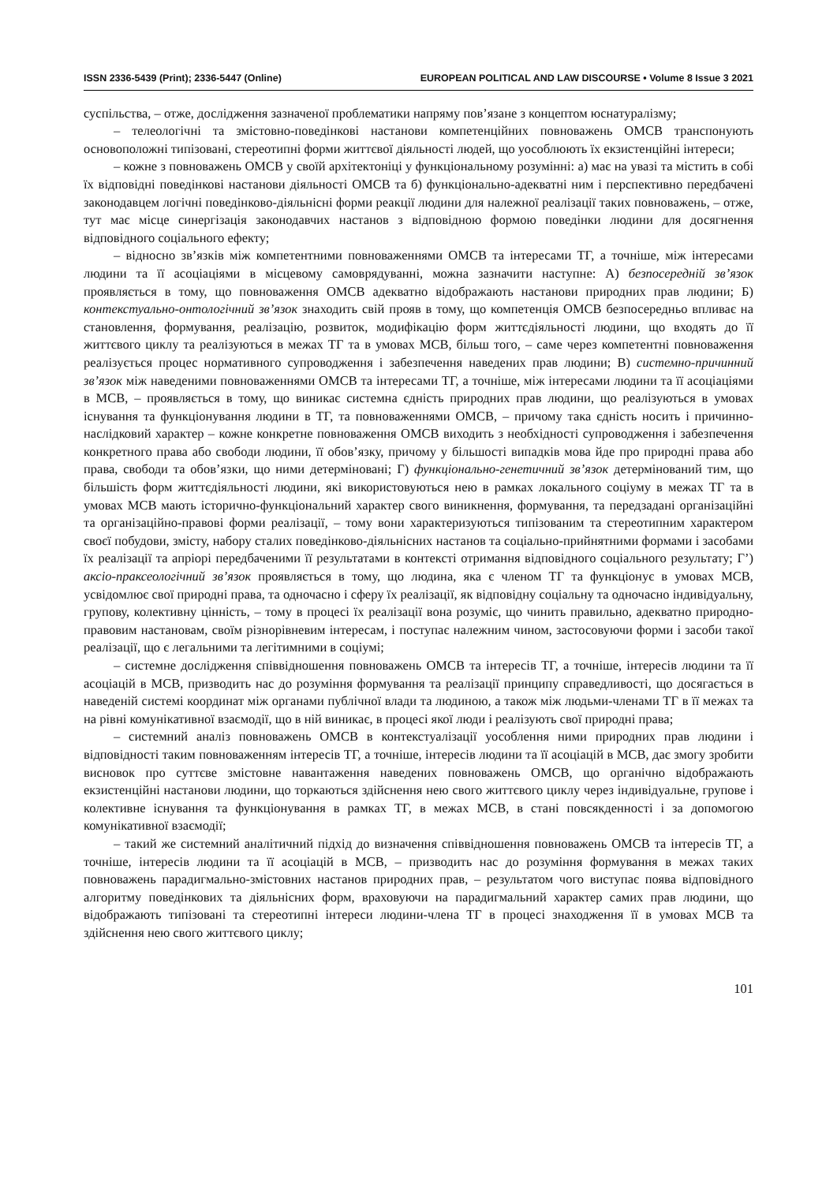ISSN 2336-5439 (Print); 2336-5447 (Online) EUROPEAN POLITICAL AND LAW DISCOURSE • Volume 8 Issue 3 2021
суспільства, – отже, дослідження зазначеної проблематики напряму пов’язане з концептом юснатуралізму;
– телеологічні та змістовно-поведінкові настанови компетенційних повноважень ОМСВ транспонують основоположні типізовані, стереотипні форми життєвої діяльності людей, що уособлюють їх екзистенційні інтереси;
– кожне з повноважень ОМСВ у своїй архітектоніці у функціональному розумінні: а) має на увазі та містить в собі їх відповідні поведінкові настанови діяльності ОМСВ та б) функціонально-адекватні ним і перспективно передбачені законодавцем логічні поведінково-діяльнісні форми реакції людини для належної реалізації таких повноважень, – отже, тут має місце синергізація законодавчих настанов з відповідною формою поведінки людини для досягнення відповідного соціального ефекту;
– відносно зв’язків між компетентними повноваженнями ОМСВ та інтересами ТГ, а точніше, між інтересами людини та її асоціаціями в місцевому самоврядуванні, можна зазначити наступне: А) безпосередній зв’язок проявляється в тому, що повноваження ОМСВ адекватно відображають настанови природних прав людини; Б) контекстуально-онтологічний зв’язок знаходить свій прояв в тому, що компетенція ОМСВ безпосередньо впливає на становлення, формування, реалізацію, розвиток, модифікацію форм життєдіяльності людини, що входять до її життєвого циклу та реалізуються в межах ТГ та в умовах МСВ, більш того, – саме через компетентні повноваження реалізується процес нормативного супроводження і забезпечення наведених прав людини; В) системно-причинний зв’язок між наведеними повноваженнями ОМСВ та інтересами ТГ, а точніше, між інтересами людини та її асоціаціями в МСВ, – проявляється в тому, що виникає системна єдність природних прав людини, що реалізуються в умовах існування та функціонування людини в ТГ, та повноваженнями ОМСВ, – причому така єдність носить і причинно-наслідковий характер – кожне конкретне повноваження ОМСВ виходить з необхідності супроводження і забезпечення конкретного права або свободи людини, її обов’язку, причому у більшості випадків мова йде про природні права або права, свободи та обов’язки, що ними детерміновані; Г) функціонально-генетичний зв’язок детермінований тим, що більшість форм життєдіяльності людини, які використовуються нею в рамках локального соціуму в межах ТГ та в умовах МСВ мають історично-функціональний характер свого виникнення, формування, та передзадані організаційні та організаційно-правові форми реалізації, – тому вони характеризуються типізованим та стереотипним характером своєї побудови, змісту, набору сталих поведінково-діяльнісних настанов та соціально-прийнятними формами і засобами їх реалізації та апріорі передбаченими її результатами в контексті отримання відповідного соціального результату; Г’) аксіо-праксеологічний зв’язок проявляється в тому, що людина, яка є членом ТГ та функціонує в умовах МСВ, усвідомлює свої природні права, та одночасно і сферу їх реалізації, як відповідну соціальну та одночасно індивідуальну, групову, колективну цінність, – тому в процесі їх реалізації вона розуміє, що чинить правильно, адекватно природно-правовим настановам, своїм різнорівневим інтересам, і поступає належним чином, застосовуючи форми і засоби такої реалізації, що є легальними та легітимними в соціумі;
– системне дослідження співвідношення повноважень ОМСВ та інтересів ТГ, а точніше, інтересів людини та її асоціацій в МСВ, призводить нас до розуміння формування та реалізації принципу справедливості, що досягається в наведеній системі координат між органами публічної влади та людиною, а також між людьми-членами ТГ в її межах та на рівні комунікативної взаємодії, що в ній виникає, в процесі якої люди і реалізують свої природні права;
– системний аналіз повноважень ОМСВ в контекстуалізації уособлення ними природних прав людини і відповідності таким повноваженням інтересів ТГ, а точніше, інтересів людини та її асоціацій в МСВ, дає змогу зробити висновок про суттєве змістовне навантаження наведених повноважень ОМСВ, що органічно відображають екзистенційні настанови людини, що торкаються здійснення нею свого життєвого циклу через індивідуальне, групове і колективне існування та функціонування в рамках ТГ, в межах МСВ, в стані повсякденності і за допомогою комунікативної взаємодії;
– такий же системний аналітичний підхід до визначення співвідношення повноважень ОМСВ та інтересів ТГ, а точніше, інтересів людини та її асоціацій в МСВ, – призводить нас до розуміння формування в межах таких повноважень парадигмально-змістовних настанов природних прав, – результатом чого виступає поява відповідного алгоритму поведінкових та діяльнісних форм, враховуючи на парадигмальний характер самих прав людини, що відображають типізовані та стереотипні інтереси людини-члена ТГ в процесі знаходження її в умовах МСВ та здійснення нею свого життєвого циклу;
101